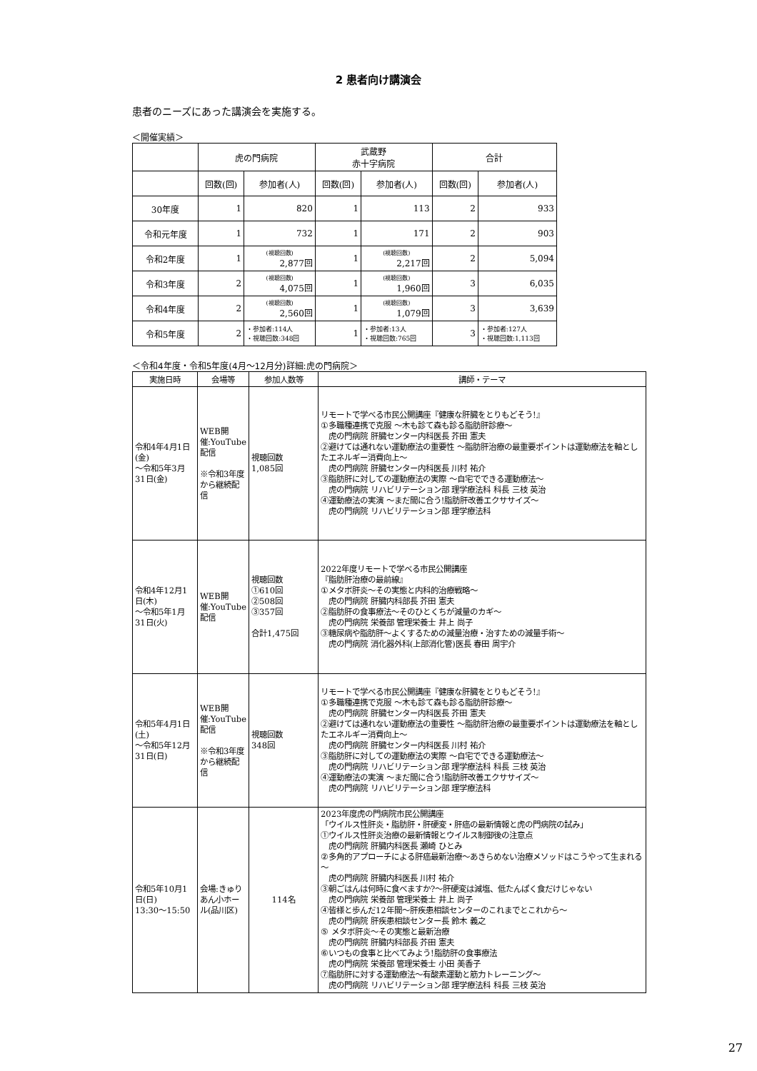2 患者向け講演会
患者のニーズにあった講演会を実施する。
＜開催実績＞
| | 虎の門病院 | | 武蔵野 赤十字病院 | | 合計 | |
| | 回数(回) | 参加者(人) | 回数(回) | 参加者(人) | 回数(回) | 参加者(人) |
| 30年度 | 1 | 820 | 1 | 113 | 2 | 933 |
| 令和元年度 | 1 | 732 | 1 | 171 | 2 | 903 |
| 令和2年度 | 1 | (視聴回数) 2,877回 | 1 | (視聴回数) 2,217回 | 2 | 5,094 |
| 令和3年度 | 2 | (視聴回数) 4,075回 | 1 | (視聴回数) 1,960回 | 3 | 6,035 |
| 令和4年度 | 2 | (視聴回数) 2,560回 | 1 | (視聴回数) 1,079回 | 3 | 3,639 |
| 令和5年度 | 2 | ・参加者:114人 ・視聴回数:348回 | 1 | ・参加者:13人 ・視聴回数:765回 | 3 | ・参加者:127人 ・視聴回数:1,113回 |
＜令和4年度・令和5年度(4月～12月分)詳細:虎の門病院＞
| 実施日時 | 会場等 | 参加人数等 | 講師・テーマ |
| --- | --- | --- | --- |
| 令和4年4月1日(金) ～令和5年3月31日(金) | WEB開催:YouTube配信 ※令和3年度から継続配信 | 視聴回数 1,085回 | リモートで学べる市民公開講座『健康な肝臓をとりもどそう!』 ①多職種連携で克服 ～木も診て森も診る脂肪肝診療～ 虎の門病院 肝臓センター内科医長 芥田 憲夫 ②避けては通れない運動療法の重要性 ～脂肪肝治療の最重要ポイントは運動療法を軸としたエネルギー消費向上～ 虎の門病院 肝臓センター内科医長 川村 祐介 ③脂肪肝に対しての運動療法の実際 ～自宅でできる運動療法～ 虎の門病院 リハビリテーション部 理学療法科 科長 三枝 英治 ④運動療法の実演 ～まだ間に合う!脂肪肝改善エクササイズ～ 虎の門病院 リハビリテーション部 理学療法科 |
| 令和4年12月1日(木) ～令和5年1月31日(火) | WEB開催:YouTube配信 | 視聴回数 ①610回 ②508回 ③357回 合計1,475回 | 2022年度リモートで学べる市民公開講座 『脂肪肝治療の最前線』 ①メタボ肝炎～その実態と内科的治療戦略～ 虎の門病院 肝臓内科部長 芥田 憲夫 ②脂肪肝の食事療法～そのひとくちが減量のカギ～ 虎の門病院 栄養部 管理栄養士 井上 尚子 ③糖尿病や脂肪肝～よくするための減量治療・治すための減量手術～ 虎の門病院 消化器外科(上部消化管)医長 春田 周宇介 |
| 令和5年4月1日(土) ～令和5年12月31日(日) | WEB開催:YouTube配信 ※令和3年度から継続配信 | 視聴回数 348回 | リモートで学べる市民公開講座『健康な肝臓をとりもどそう!』 ①多職種連携で克服 ～木も診て森も診る脂肪肝診療～ 虎の門病院 肝臓センター内科医長 芥田 憲夫 ②避けては通れない運動療法の重要性 ～脂肪肝治療の最重要ポイントは運動療法を軸としたエネルギー消費向上～ 虎の門病院 肝臓センター内科医長 川村 祐介 ③脂肪肝に対しての運動療法の実際 ～自宅でできる運動療法～ 虎の門病院 リハビリテーション部 理学療法科 科長 三枝 英治 ④運動療法の実演 ～まだ間に合う!脂肪肝改善エクササイズ～ 虎の門病院 リハビリテーション部 理学療法科 |
| 令和5年10月1日(日) 13:30～15:50 | 会場:きゅりあん小ホール(品川区) | 114名 | 2023年度虎の門病院市民公開講座 「ウイルス性肝炎・脂肪肝・肝硬変・肝癌の最新情報と虎の門病院の試み」 ①ウイルス性肝炎治療の最新情報とウイルス制御後の注意点 虎の門病院 肝臓内科医長 瀬崎 ひとみ ②多角的アプローチによる肝癌最新治療～あきらめない治療メソッドはこうやって生まれる～ 虎の門病院 肝臓内科医長 川村 祐介 ③朝ごはんは何時に食べますか?～肝硬変は減塩、低たんぱく食だけじゃない 虎の門病院 栄養部 管理栄養士 井上 尚子 ④皆様と歩んだ12年間～肝疾患相談センターのこれまでとこれから～ 虎の門病院 肝疾患相談センター長 鈴木 義之 ⑤ メタボ肝炎～その実態と最新治療 虎の門病院 肝臓内科部長 芥田 憲夫 ⑥いつもの食事と比べてみよう!脂肪肝の食事療法 虎の門病院 栄養部 管理栄養士 小田 美香子 ⑦脂肪肝に対する運動療法～有酸素運動と筋力トレーニング～ 虎の門病院 リハビリテーション部 理学療法科 科長 三枝 英治 |
27